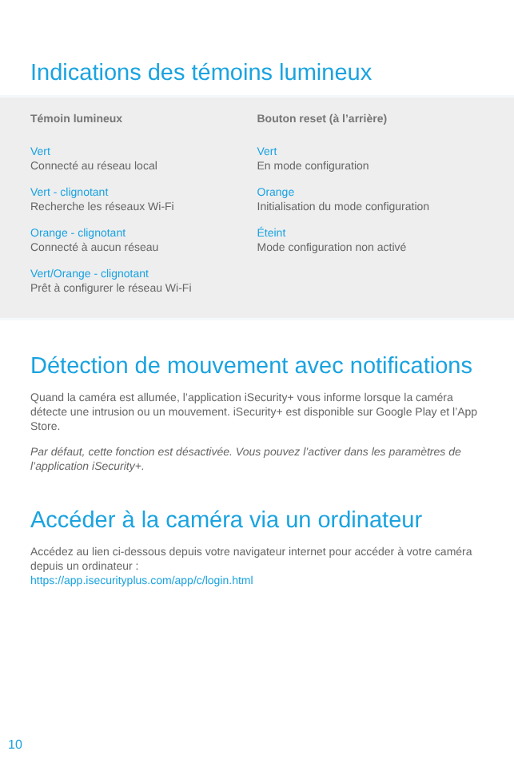Indications des témoins lumineux
Témoin lumineux
Vert
Connecté au réseau local
Vert - clignotant
Recherche les réseaux Wi-Fi
Orange - clignotant
Connecté à aucun réseau
Vert/Orange - clignotant
Prêt à configurer le réseau Wi-Fi
Bouton reset (à l’arrière)
Vert
En mode configuration
Orange
Initialisation du mode configuration
Éteint
Mode configuration non activé
Détection de mouvement avec notifications
Quand la caméra est allumée, l’application iSecurity+ vous informe lorsque la caméra détecte une intrusion ou un mouvement. iSecurity+ est disponible sur Google Play et l’App Store.
Par défaut, cette fonction est désactivée. Vous pouvez l’activer dans les paramètres de l’application iSecurity+.
Accéder à la caméra via un ordinateur
Accédez au lien ci-dessous depuis votre navigateur internet pour accéder à votre caméra depuis un ordinateur :
https://app.isecurityplus.com/app/c/login.html
10